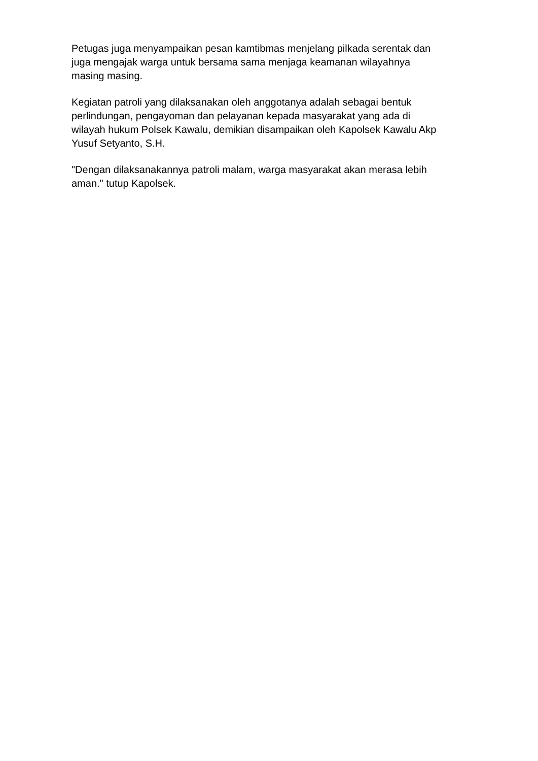Petugas juga menyampaikan pesan kamtibmas menjelang pilkada serentak dan
juga mengajak warga untuk bersama sama menjaga keamanan wilayahnya
masing masing.
Kegiatan patroli yang dilaksanakan oleh anggotanya adalah sebagai bentuk
perlindungan, pengayoman dan pelayanan kepada masyarakat yang ada di
wilayah hukum Polsek Kawalu, demikian disampaikan oleh Kapolsek Kawalu Akp
Yusuf Setyanto, S.H.
"Dengan dilaksanakannya patroli malam, warga masyarakat akan merasa lebih
aman." tutup Kapolsek.